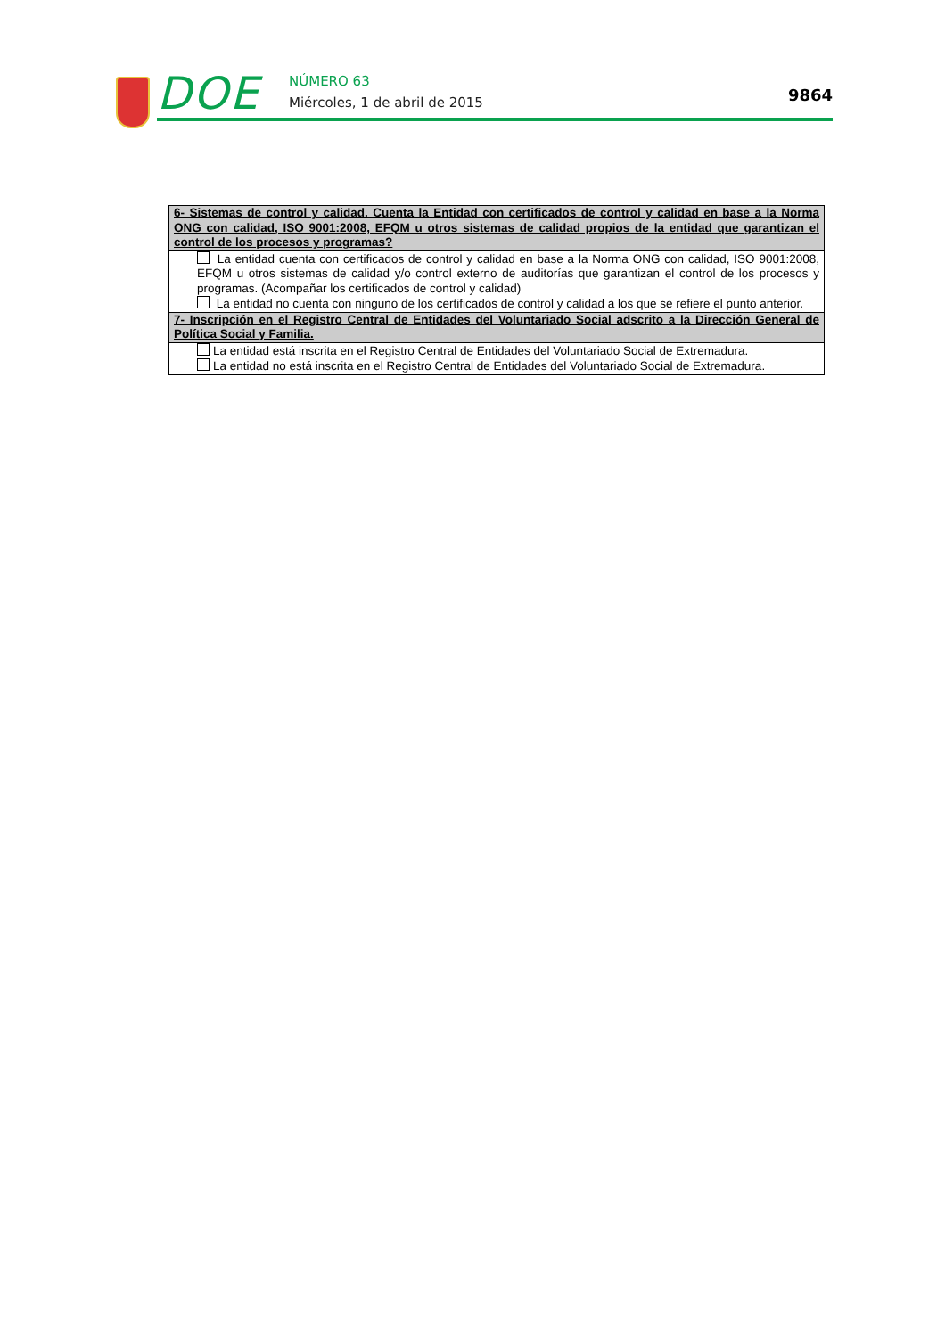DOE
NÚMERO 63
Miércoles, 1 de abril de 2015
9864
| 6- Sistemas de control y calidad. Cuenta la Entidad con certificados de control y calidad en base a la Norma ONG con calidad, ISO 9001:2008, EFQM u otros sistemas de calidad propios de la entidad que garantizan el control de los procesos y programas? |
| --- |
| La entidad cuenta con certificados de control y calidad en base a la Norma ONG con calidad, ISO 9001:2008, EFQM u otros sistemas de calidad y/o control externo de auditorías que garantizan el control de los procesos y programas. (Acompañar los certificados de control y calidad) La entidad no cuenta con ninguno de los certificados de control y calidad a los que se refiere el punto anterior. |
| 7- Inscripción en el Registro Central de Entidades del Voluntariado Social adscrito a la Dirección General de Política Social y Familia. |
| La entidad está inscrita en el Registro Central de Entidades del Voluntariado Social de Extremadura. La entidad no está inscrita en el Registro Central de Entidades del Voluntariado Social de Extremadura. |